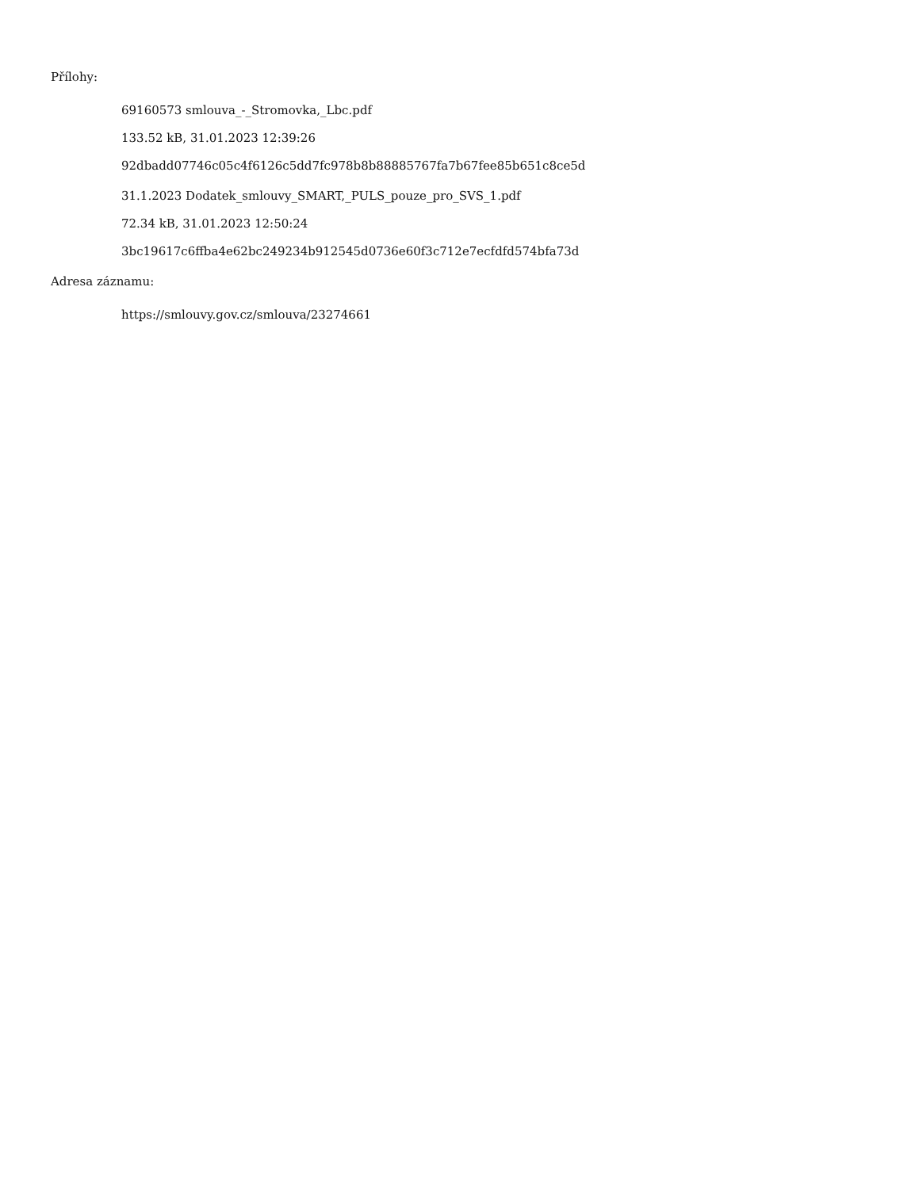Přílohy:
69160573 smlouva_-_Stromovka,_Lbc.pdf
133.52 kB, 31.01.2023 12:39:26
92dbadd07746c05c4f6126c5dd7fc978b8b88885767fa7b67fee85b651c8ce5d
31.1.2023 Dodatek_smlouvy_SMART,_PULS_pouze_pro_SVS_1.pdf
72.34 kB, 31.01.2023 12:50:24
3bc19617c6ffba4e62bc249234b912545d0736e60f3c712e7ecfdfd574bfa73d
Adresa záznamu:
https://smlouvy.gov.cz/smlouva/23274661